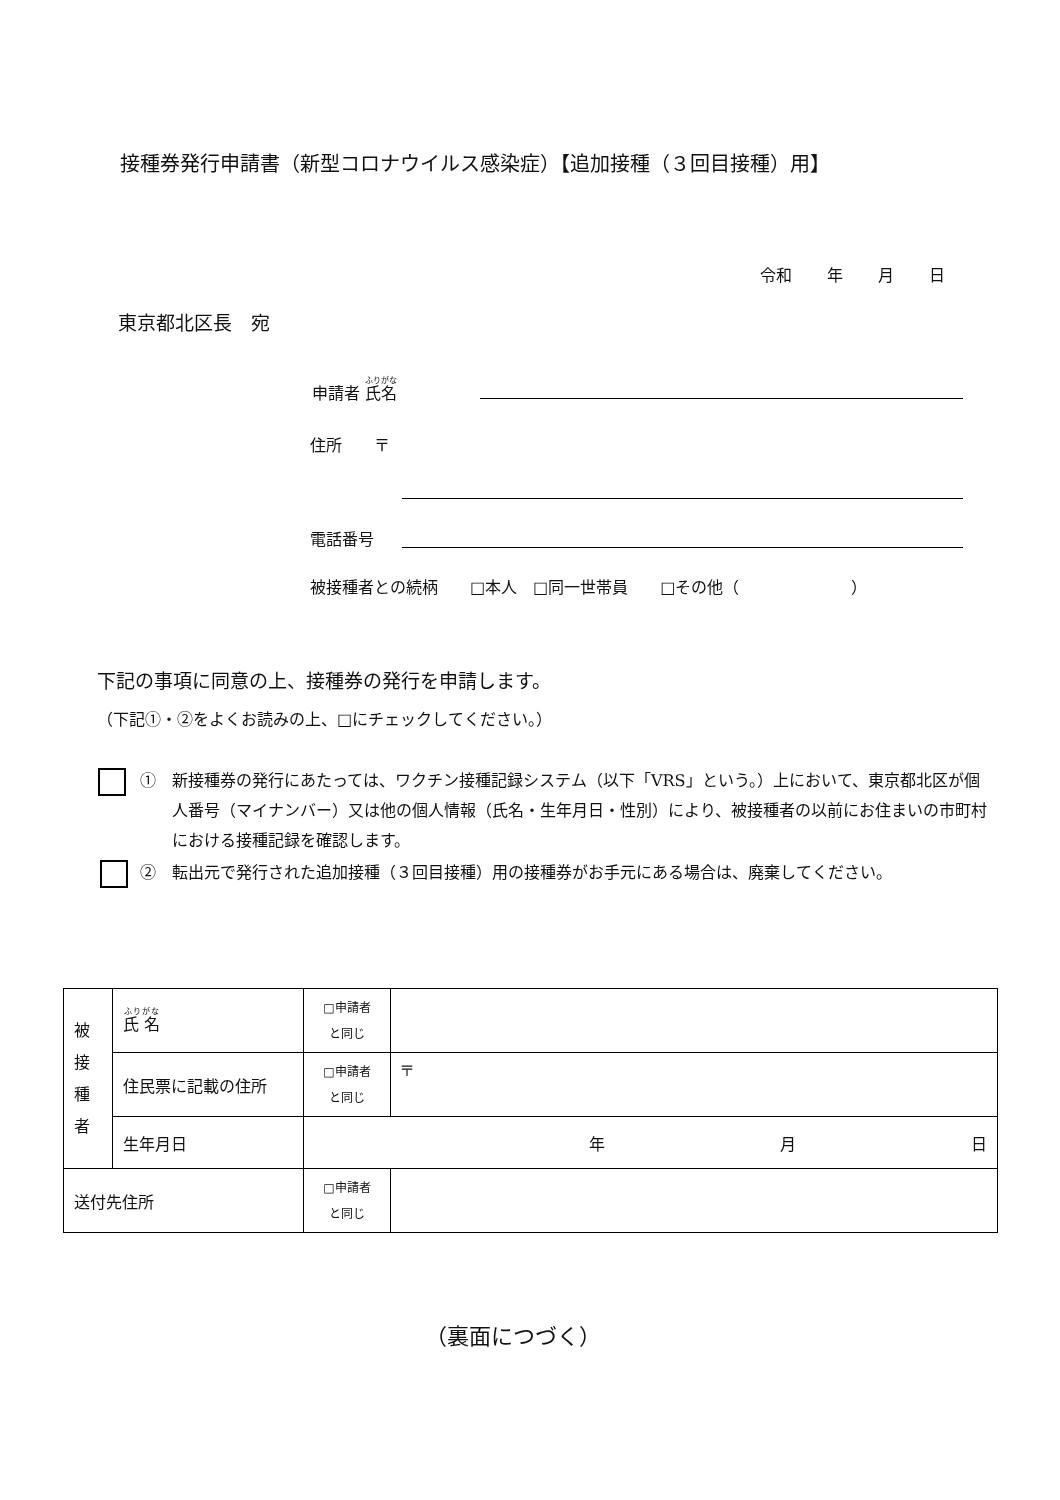接種券発行申請書（新型コロナウイルス感染症）【追加接種（３回目接種）用】
令和 年 月 日
東京都北区長　宛
申請者 氏名
住所　　〒
電話番号
被接種者との続柄　　□本人　□同一世帯員　　□その他（　　　　　　　）
下記の事項に同意の上、接種券の発行を申請します。
（下記①・②をよくお読みの上、□にチェックしてください。）
①　新接種券の発行にあたっては、ワクチン接種記録システム（以下「VRS」という。）上において、東京都北区が個人番号（マイナンバー）又は他の個人情報（氏名・生年月日・性別）により、被接種者の以前にお住まいの市町村における接種記録を確認します。
②　転出元で発行された追加接種（３回目接種）用の接種券がお手元にある場合は、廃棄してください。
| 被 接 種 者 | 氏 名 | □申請者 と同じ | |
| | 住民票に記載の住所 | □申請者 と同じ | 〒 |
| | 生年月日 | 年 月 日 | |
| 送付先住所 | | □申請者 と同じ | |
（裏面につづく）